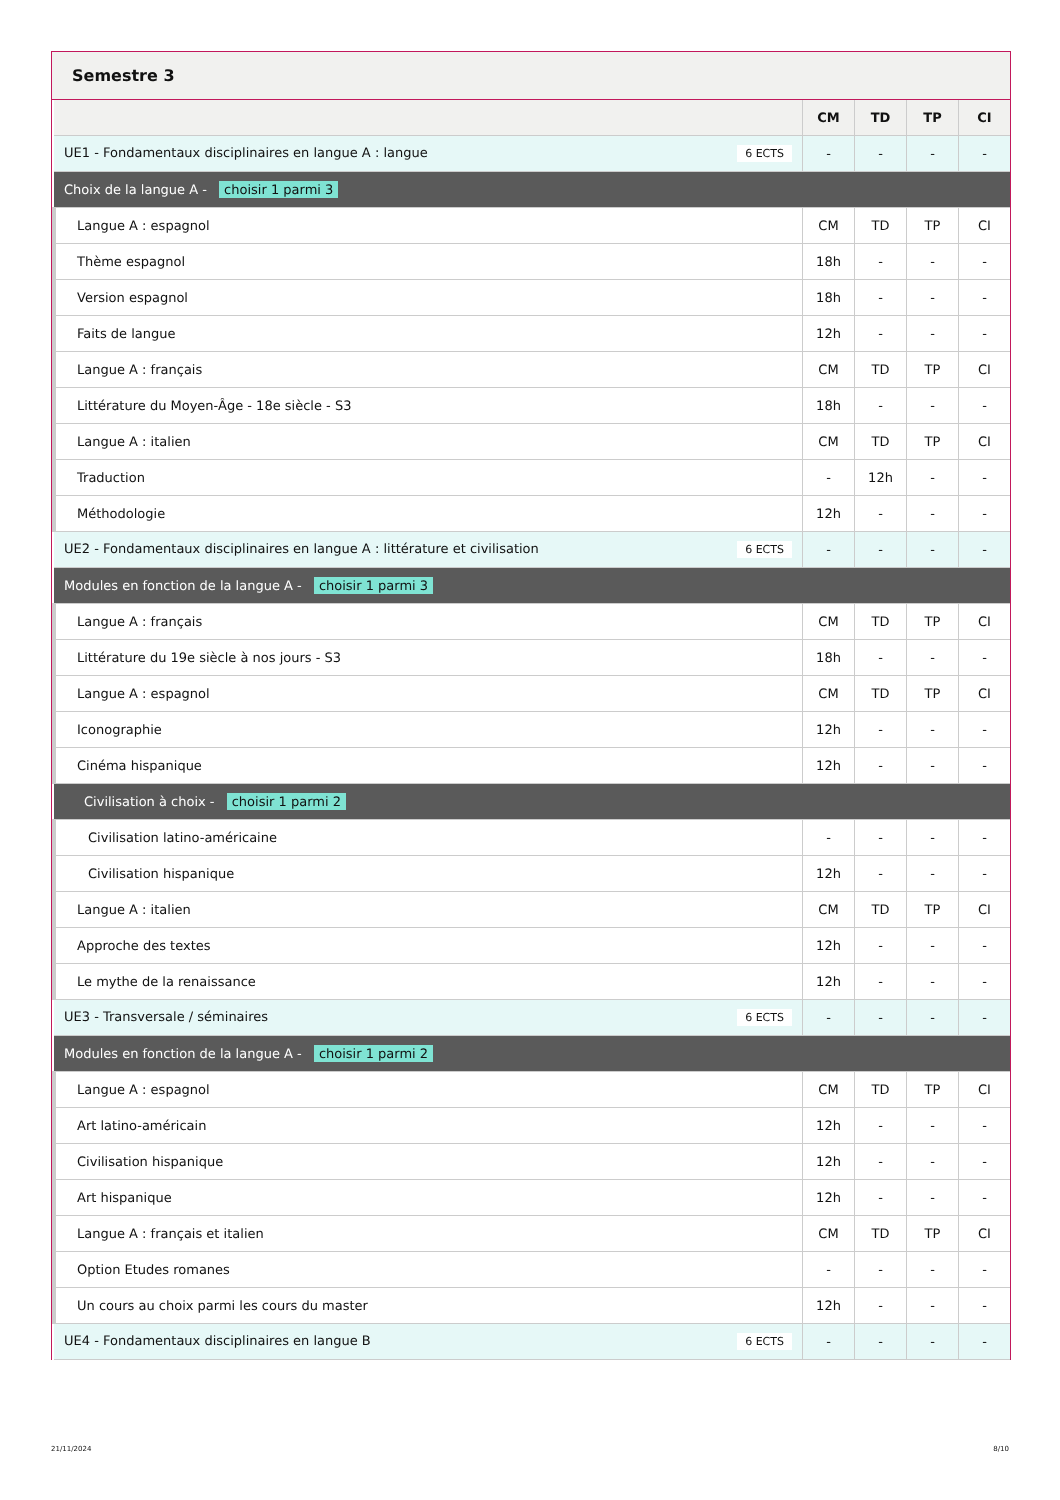Semestre 3
| | CM | TD | TP | CI |
| --- | --- | --- | --- | --- |
| UE1 - Fondamentaux disciplinaires en langue A : langue 6 ECTS | - | - | - | - |
| Choix de la langue A - choisir 1 parmi 3 | | | | |
| Langue A : espagnol | CM | TD | TP | CI |
| Thème espagnol | 18h | - | - | - |
| Version espagnol | 18h | - | - | - |
| Faits de langue | 12h | - | - | - |
| Langue A : français | CM | TD | TP | CI |
| Littérature du Moyen-Âge - 18e siècle - S3 | 18h | - | - | - |
| Langue A : italien | CM | TD | TP | CI |
| Traduction | - | 12h | - | - |
| Méthodologie | 12h | - | - | - |
| UE2 - Fondamentaux disciplinaires en langue A : littérature et civilisation 6 ECTS | - | - | - | - |
| Modules en fonction de la langue A - choisir 1 parmi 3 | | | | |
| Langue A : français | CM | TD | TP | CI |
| Littérature du 19e siècle à nos jours - S3 | 18h | - | - | - |
| Langue A : espagnol | CM | TD | TP | CI |
| Iconographie | 12h | - | - | - |
| Cinéma hispanique | 12h | - | - | - |
| Civilisation à choix - choisir 1 parmi 2 | | | | |
| Civilisation latino-américaine | - | - | - | - |
| Civilisation hispanique | 12h | - | - | - |
| Langue A : italien | CM | TD | TP | CI |
| Approche des textes | 12h | - | - | - |
| Le mythe de la renaissance | 12h | - | - | - |
| UE3 - Transversale / séminaires 6 ECTS | - | - | - | - |
| Modules en fonction de la langue A - choisir 1 parmi 2 | | | | |
| Langue A : espagnol | CM | TD | TP | CI |
| Art latino-américain | 12h | - | - | - |
| Civilisation hispanique | 12h | - | - | - |
| Art hispanique | 12h | - | - | - |
| Langue A : français et italien | CM | TD | TP | CI |
| Option Etudes romanes | - | - | - | - |
| Un cours au choix parmi les cours du master | 12h | - | - | - |
| UE4 - Fondamentaux disciplinaires en langue B 6 ECTS | - | - | - | - |
21/11/2024 8/10